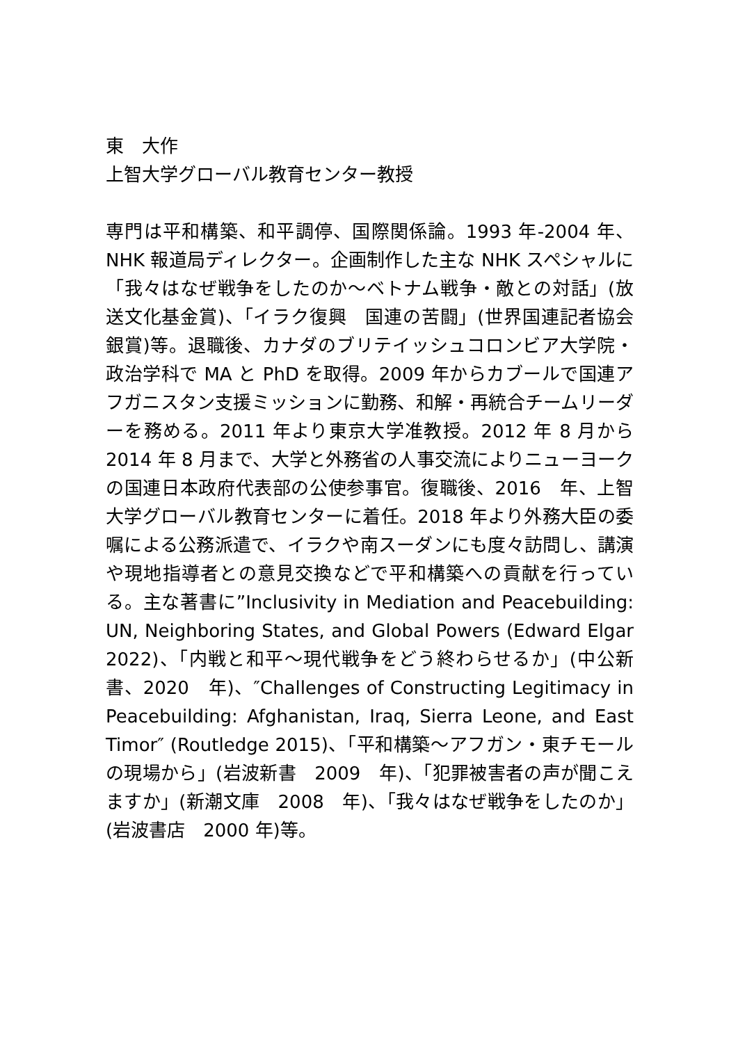東　大作
上智大学グローバル教育センター教授
専門は平和構築、和平調停、国際関係論。1993 年-2004 年、NHK 報道局ディレクター。企画制作した主な NHK スペシャルに「我々はなぜ戦争をしたのか～ベトナム戦争・敵との対話」(放送文化基金賞)、「イラク復興　国連の苦闘」(世界国連記者協会銀賞)等。退職後、カナダのブリテイッシュコロンビア大学院・政治学科で MA と PhD を取得。2009 年からカブールで国連アフガニスタン支援ミッションに勤務、和解・再統合チームリーダーを務める。2011 年より東京大学准教授。2012 年 8 月から 2014 年 8 月まで、大学と外務省の人事交流によりニューヨークの国連日本政府代表部の公使参事官。復職後、2016　年、上智大学グローバル教育センターに着任。2018 年より外務大臣の委嘱による公務派遣で、イラクや南スーダンにも度々訪問し、講演や現地指導者との意見交換などで平和構築への貢献を行っている。主な著書に”Inclusivity in Mediation and Peacebuilding: UN, Neighboring States, and Global Powers (Edward Elgar 2022)、「内戦と和平～現代戦争をどう終わらせるか」(中公新書、2020　年)、″Challenges of Constructing Legitimacy in Peacebuilding: Afghanistan, Iraq, Sierra Leone, and East Timor″ (Routledge 2015)、「平和構築～アフガン・東チモールの現場から」(岩波新書　2009　年)、「犯罪被害者の声が聞こえますか」(新潮文庫　2008　年)、「我々はなぜ戦争をしたのか」(岩波書店　2000 年)等。